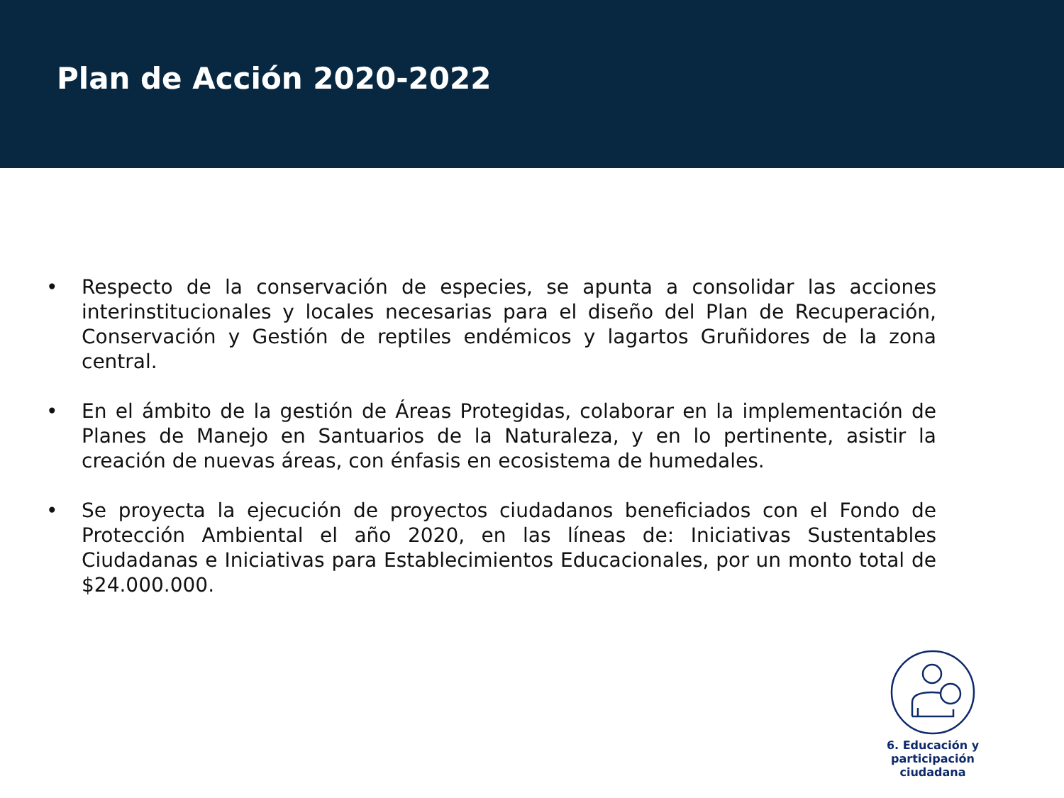Plan de Acción 2020-2022
• Respecto de la conservación de especies, se apunta a consolidar las acciones interinstitucionales y locales necesarias para el diseño del Plan de Recuperación, Conservación y Gestión de reptiles endémicos y lagartos Gruñidores de la zona central.
• En el ámbito de la gestión de Áreas Protegidas, colaborar en la implementación de Planes de Manejo en Santuarios de la Naturaleza, y en lo pertinente, asistir la creación de nuevas áreas, con énfasis en ecosistema de humedales.
• Se proyecta la ejecución de proyectos ciudadanos beneficiados con el Fondo de Protección Ambiental el año 2020, en las líneas de: Iniciativas Sustentables Ciudadanas e Iniciativas para Establecimientos Educacionales, por un monto total de $24.000.000.
6. Educación y
participación ciudadana